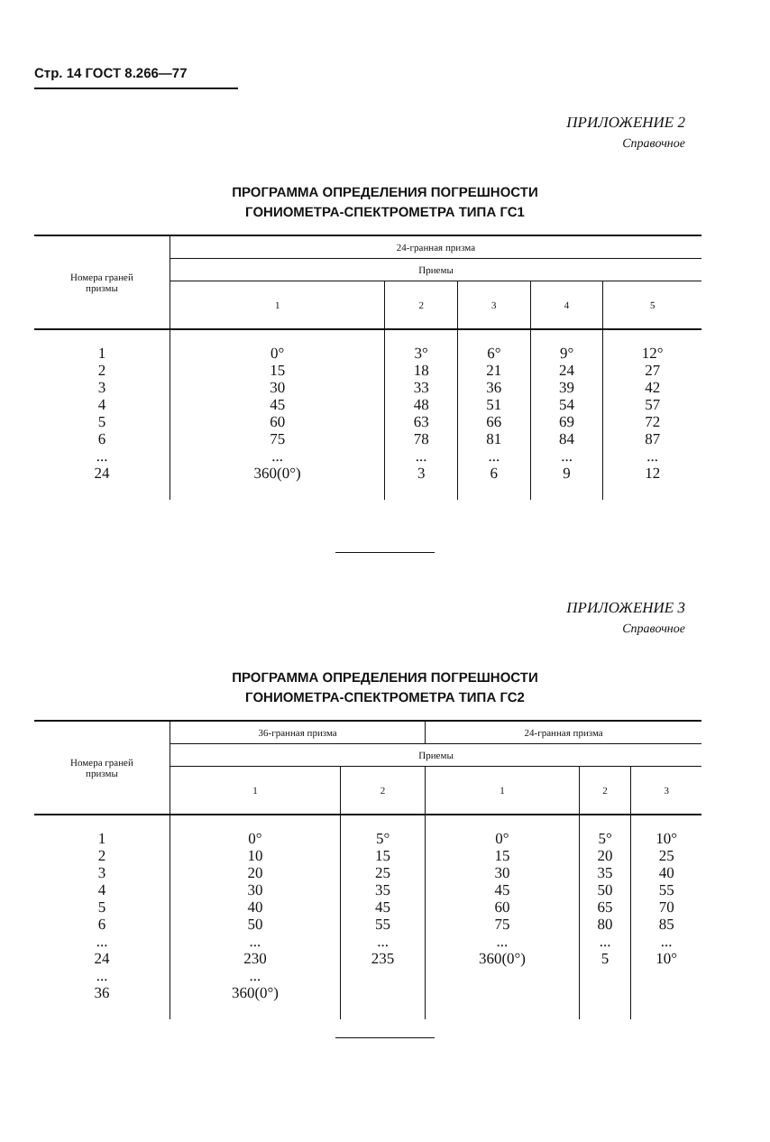Стр. 14 ГОСТ 8.266—77
ПРИЛОЖЕНИЕ 2
Справочное
ПРОГРАММА ОПРЕДЕЛЕНИЯ ПОГРЕШНОСТИ
ГОНИОМЕТРА-СПЕКТРОМЕТРА ТИПА ГС1
| Номера граней призмы | 24-гранная призма | | | | |
| --- | --- | --- | --- | --- | --- |
| | Приемы | | | | |
| | 1 | 2 | 3 | 4 | 5 |
| 1 2 3 4 5 6 ... 24 | 0° 15 30 45 60 75 ... 360(0°) | 3° 18 33 48 63 78 ... 3 | 6° 21 36 51 66 81 ... 6 | 9° 24 39 54 69 84 ... 9 | 12° 27 42 57 72 87 ... 12 |
ПРИЛОЖЕНИЕ 3
Справочное
ПРОГРАММА ОПРЕДЕЛЕНИЯ ПОГРЕШНОСТИ
ГОНИОМЕТРА-СПЕКТРОМЕТРА ТИПА ГС2
| Номера граней призмы | 36-гранная призма | | 24-гранная призма | | |
| --- | --- | --- | --- | --- | --- |
| | Приемы | | | | |
| | 1 | 2 | 1 | 2 | 3 |
| 1 2 3 4 5 6 ... 24 ... 36 | 0° 10 20 30 40 50 ... 230 ... 360(0°) | 5° 15 25 35 45 55 ... 235 | 0° 15 30 45 60 75 ... 360(0°) | 5° 20 35 50 65 80 ... 5 | 10° 25 40 55 70 85 ... 10° |